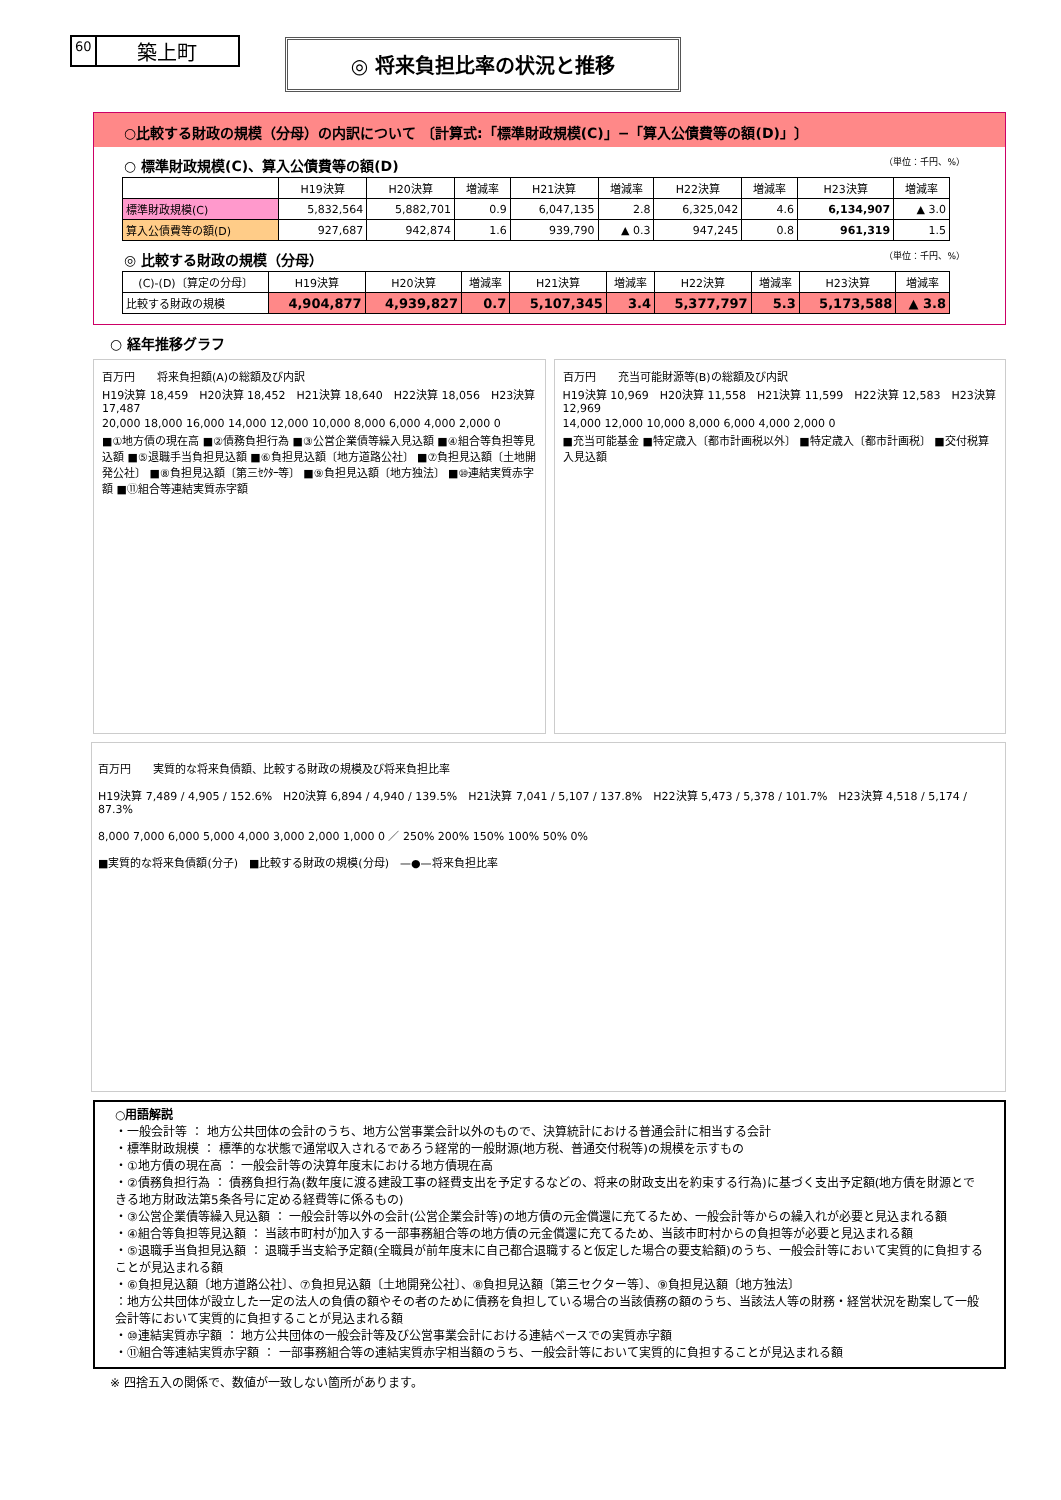60 築上町
◎ 将来負担比率の状況と推移
○比較する財政の規模（分母）の内訳について 〔計算式:「標準財政規模(C)」−「算入公債費等の額(D)」〕
○ 標準財政規模(C)、算入公債費等の額(D) （単位：千円、%）
| | H19決算 | H20決算 | 増減率 | H21決算 | 増減率 | H22決算 | 増減率 | H23決算 | 増減率 |
| --- | --- | --- | --- | --- | --- | --- | --- | --- | --- |
| 標準財政規模(C) | 5,832,564 | 5,882,701 | 0.9 | 6,047,135 | 2.8 | 6,325,042 | 4.6 | 6,134,907 | ▲ 3.0 |
| 算入公債費等の額(D) | 927,687 | 942,874 | 1.6 | 939,790 | ▲ 0.3 | 947,245 | 0.8 | 961,319 | 1.5 |
◎ 比較する財政の規模（分母） （単位：千円、%）
| (C)-(D)〔算定の分母〕 | H19決算 | H20決算 | 増減率 | H21決算 | 増減率 | H22決算 | 増減率 | H23決算 | 増減率 |
| --- | --- | --- | --- | --- | --- | --- | --- | --- | --- |
| 比較する財政の規模 | 4,904,877 | 4,939,827 | 0.7 | 5,107,345 | 3.4 | 5,377,797 | 5.3 | 5,173,588 | ▲ 3.8 |
○ 経年推移グラフ
百万円　　将来負担額(A)の総額及び内訳
H19決算 18,459　H20決算 18,452　H21決算 18,640　H22決算 18,056　H23決算 17,487
20,000 18,000 16,000 14,000 12,000 10,000 8,000 6,000 4,000 2,000 0
■①地方債の現在高 ■②債務負担行為 ■③公営企業債等繰入見込額 ■④組合等負担等見込額 ■⑤退職手当負担見込額 ■⑥負担見込額〔地方道路公社〕 ■⑦負担見込額〔土地開発公社〕 ■⑧負担見込額〔第三ｾｸﾀｰ等〕 ■⑨負担見込額〔地方独法〕 ■⑩連結実質赤字額 ■⑪組合等連結実質赤字額
百万円　　充当可能財源等(B)の総額及び内訳
H19決算 10,969　H20決算 11,558　H21決算 11,599　H22決算 12,583　H23決算 12,969
14,000 12,000 10,000 8,000 6,000 4,000 2,000 0
■充当可能基金 ■特定歳入〔都市計画税以外〕 ■特定歳入〔都市計画税〕 ■交付税算入見込額
百万円　　実質的な将来負債額、比較する財政の規模及び将来負担比率
H19決算 7,489 / 4,905 / 152.6%　H20決算 6,894 / 4,940 / 139.5%　H21決算 7,041 / 5,107 / 137.8%　H22決算 5,473 / 5,378 / 101.7%　H23決算 4,518 / 5,174 / 87.3%
8,000 7,000 6,000 5,000 4,000 3,000 2,000 1,000 0 ／ 250% 200% 150% 100% 50% 0%
■実質的な将来負債額(分子)　■比較する財政の規模(分母)　—●—将来負担比率
○用語解説
・一般会計等 ： 地方公共団体の会計のうち、地方公営事業会計以外のもので、決算統計における普通会計に相当する会計
・標準財政規模 ： 標準的な状態で通常収入されるであろう経常的一般財源(地方税、普通交付税等)の規模を示すもの
・①地方債の現在高 ： 一般会計等の決算年度末における地方債現在高
・②債務負担行為 ： 債務負担行為(数年度に渡る建設工事の経費支出を予定するなどの、将来の財政支出を約束する行為)に基づく支出予定額(地方債を財源とできる地方財政法第5条各号に定める経費等に係るもの)
・③公営企業債等繰入見込額 ： 一般会計等以外の会計(公営企業会計等)の地方債の元金償還に充てるため、一般会計等からの繰入れが必要と見込まれる額
・④組合等負担等見込額 ： 当該市町村が加入する一部事務組合等の地方債の元金償還に充てるため、当該市町村からの負担等が必要と見込まれる額
・⑤退職手当負担見込額 ： 退職手当支給予定額(全職員が前年度末に自己都合退職すると仮定した場合の要支給額)のうち、一般会計等において実質的に負担することが見込まれる額
・⑥負担見込額〔地方道路公社〕、⑦負担見込額〔土地開発公社〕、⑧負担見込額〔第三セクター等〕、⑨負担見込額〔地方独法〕
：地方公共団体が設立した一定の法人の負債の額やその者のために債務を負担している場合の当該債務の額のうち、当該法人等の財務・経営状況を勘案して一般会計等において実質的に負担することが見込まれる額
・⑩連結実質赤字額 ： 地方公共団体の一般会計等及び公営事業会計における連結ベースでの実質赤字額
・⑪組合等連結実質赤字額 ： 一部事務組合等の連結実質赤字相当額のうち、一般会計等において実質的に負担することが見込まれる額
※ 四捨五入の関係で、数値が一致しない箇所があります。